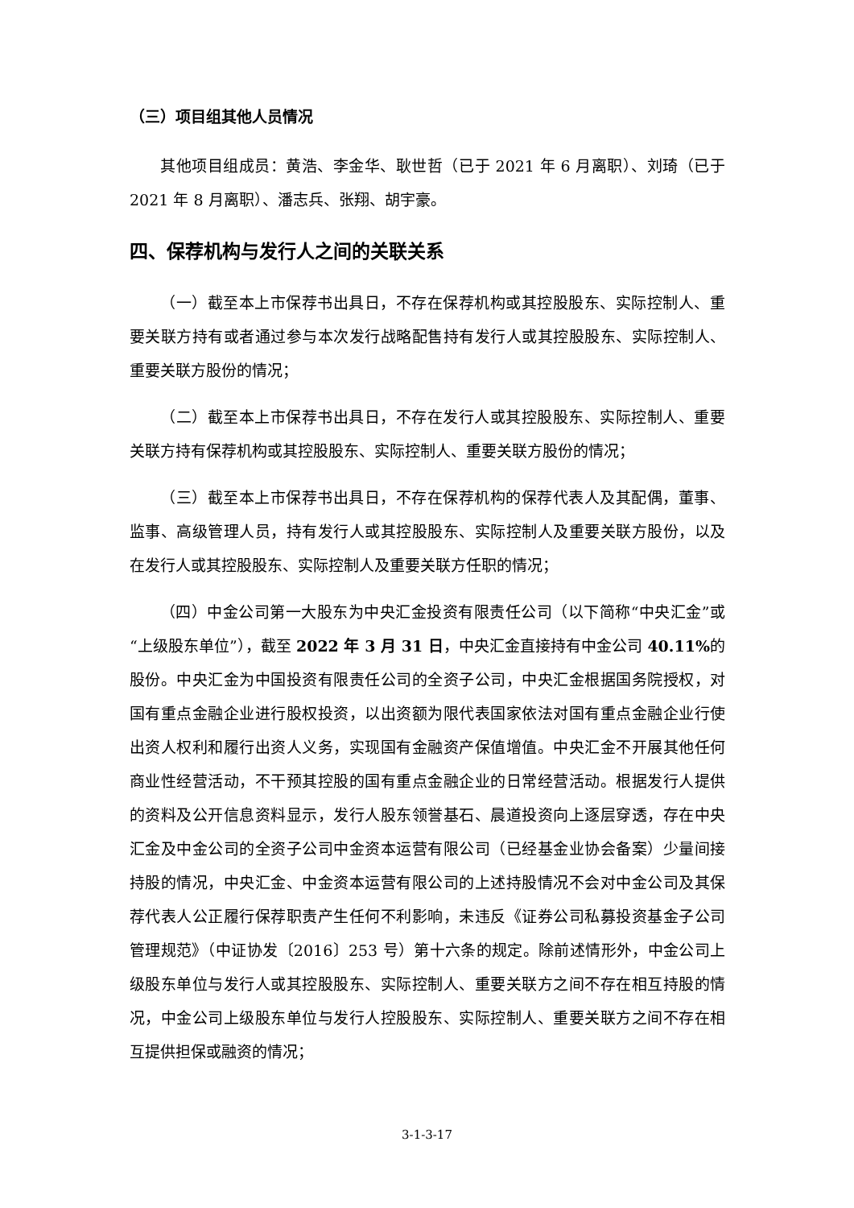（三）项目组其他人员情况
其他项目组成员：黄浩、李金华、耿世哲（已于 2021 年 6 月离职）、刘琦（已于 2021 年 8 月离职）、潘志兵、张翔、胡宇豪。
四、保荐机构与发行人之间的关联关系
（一）截至本上市保荐书出具日，不存在保荐机构或其控股股东、实际控制人、重要关联方持有或者通过参与本次发行战略配售持有发行人或其控股股东、实际控制人、重要关联方股份的情况；
（二）截至本上市保荐书出具日，不存在发行人或其控股股东、实际控制人、重要关联方持有保荐机构或其控股股东、实际控制人、重要关联方股份的情况；
（三）截至本上市保荐书出具日，不存在保荐机构的保荐代表人及其配偶，董事、监事、高级管理人员，持有发行人或其控股股东、实际控制人及重要关联方股份，以及在发行人或其控股股东、实际控制人及重要关联方任职的情况；
（四）中金公司第一大股东为中央汇金投资有限责任公司（以下简称“中央汇金”或“上级股东单位”），截至 2022 年 3 月 31 日，中央汇金直接持有中金公司 40.11% 的股份。中央汇金为中国投资有限责任公司的全资子公司，中央汇金根据国务院授权，对国有重点金融企业进行股权投资，以出资额为限代表国家依法对国有重点金融企业行使出资人权利和履行出资人义务，实现国有金融资产保值增值。中央汇金不开展其他任何商业性经营活动，不干预其控股的国有重点金融企业的日常经营活动。根据发行人提供的资料及公开信息资料显示，发行人股东领誉基石、晨道投资向上逐层穿透，存在中央汇金及中金公司的全资子公司中金资本运营有限公司（已经基金业协会备案）少量间接持股的情况，中央汇金、中金资本运营有限公司的上述持股情况不会对中金公司及其保荐代表人公正履行保荐职责产生任何不利影响，未违反《证券公司私募投资基金子公司管理规范》（中证协发〔2016〕253 号）第十六条的规定。除前述情形外，中金公司上级股东单位与发行人或其控股股东、实际控制人、重要关联方之间不存在相互持股的情况，中金公司上级股东单位与发行人控股股东、实际控制人、重要关联方之间不存在相互提供担保或融资的情况；
3-1-3-17